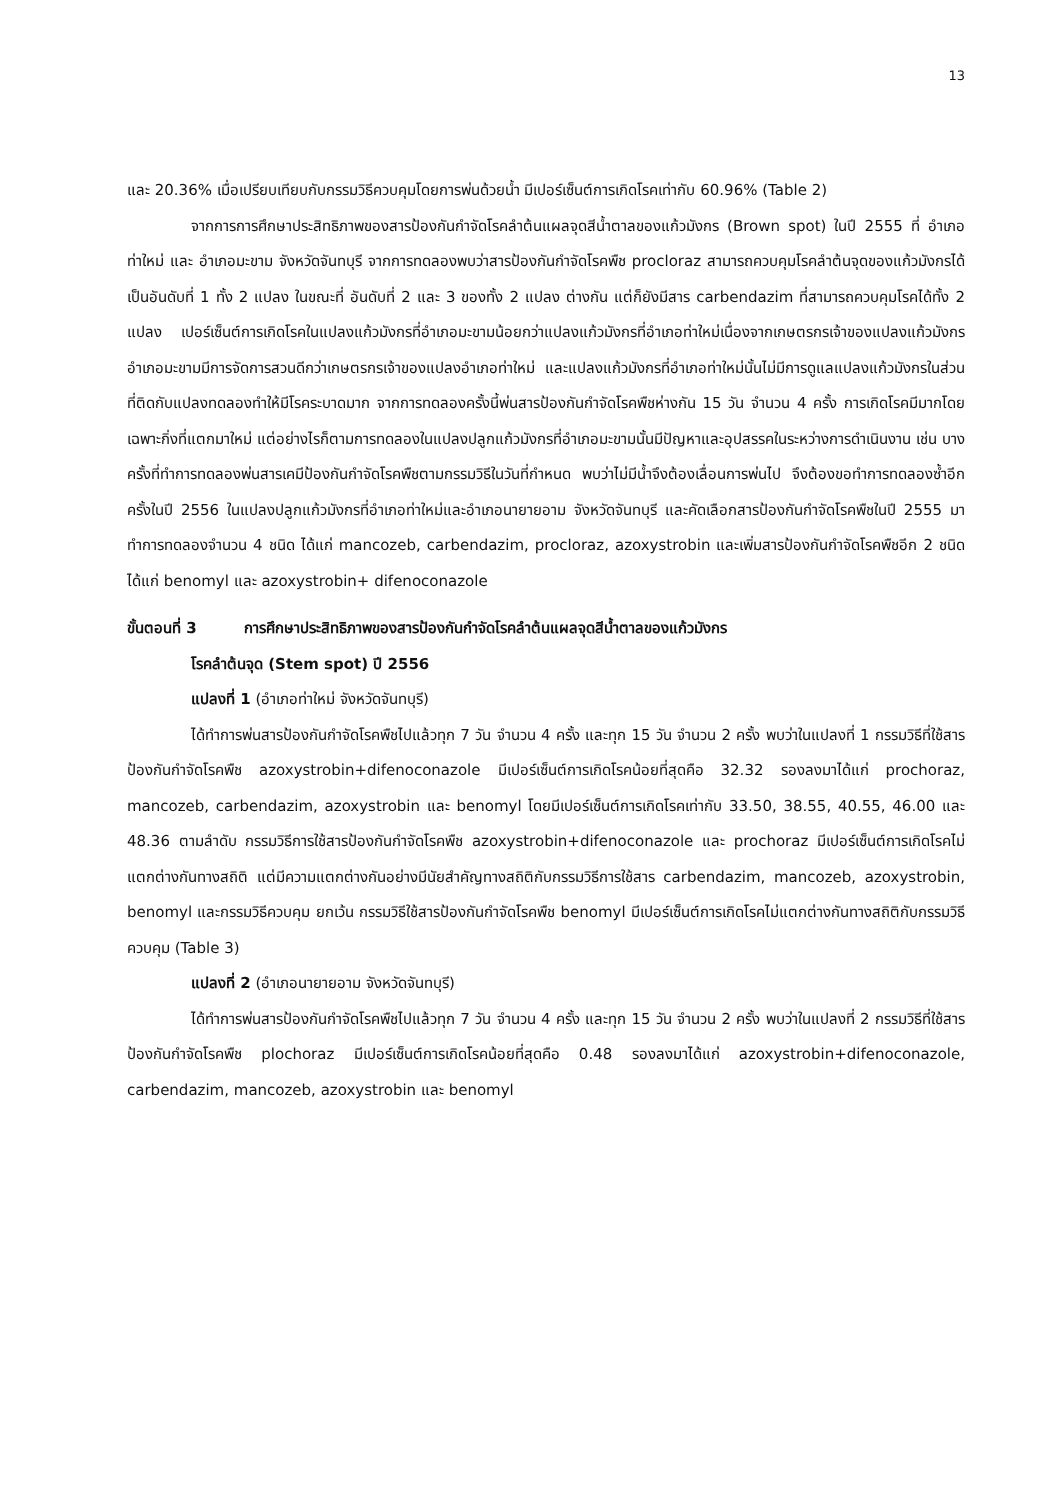13
และ 20.36% เมื่อเปรียบเทียบกับกรรมวิธีควบคุมโดยการพ่นด้วยน้ำ มีเปอร์เซ็นต์การเกิดโรคเท่ากับ 60.96% (Table 2)
จากการการศึกษาประสิทธิภาพของสารป้องกันกำจัดโรคลำต้นแผลจุดสีน้ำตาลของแก้วมังกร (Brown spot) ในปี 2555 ที่ อำเภอท่าใหม่ และ อำเภอมะขาม จังหวัดจันทบุรี จากการทดลองพบว่าสารป้องกันกำจัดโรคพืช procloraz สามารถควบคุมโรคลำต้นจุดของแก้วมังกรได้เป็นอันดับที่ 1 ทั้ง 2 แปลง ในขณะที่ อันดับที่ 2 และ 3 ของทั้ง 2 แปลง ต่างกัน แต่ก็ยังมีสาร carbendazim ที่สามารถควบคุมโรคได้ทั้ง 2 แปลง เปอร์เซ็นต์การเกิดโรคในแปลงแก้วมังกรที่อำเภอมะขามน้อยกว่าแปลงแก้วมังกรที่อำเภอท่าใหม่เนื่องจากเกษตรกรเจ้าของแปลงแก้วมังกรอำเภอมะขามมีการจัดการสวนดีกว่าเกษตรกรเจ้าของแปลงอำเภอท่าใหม่ และแปลงแก้วมังกรที่อำเภอท่าใหม่นั้นไม่มีการดูแลแปลงแก้วมังกรในส่วนที่ติดกับแปลงทดลองทำให้มีโรคระบาดมาก จากการทดลองครั้งนี้พ่นสารป้องกันกำจัดโรคพืชห่างกัน 15 วัน จำนวน 4 ครั้ง การเกิดโรคมีมากโดยเฉพาะกิ่งที่แตกมาใหม่ แต่อย่างไรก็ตามการทดลองในแปลงปลูกแก้วมังกรที่อำเภอมะขามนั้นมีปัญหาและอุปสรรคในระหว่างการดำเนินงาน เช่น บางครั้งที่ทำการทดลองพ่นสารเคมีป้องกันกำจัดโรคพืชตามกรรมวิธีในวันที่กำหนด พบว่าไม่มีน้ำจึงต้องเลื่อนการพ่นไป จึงต้องขอทำการทดลองซ้ำอีกครั้งในปี 2556 ในแปลงปลูกแก้วมังกรที่อำเภอท่าใหม่และอำเภอนายายอาม จังหวัดจันทบุรี และคัดเลือกสารป้องกันกำจัดโรคพืชในปี 2555 มาทำการทดลองจำนวน 4 ชนิด ได้แก่ mancozeb, carbendazim, procloraz, azoxystrobin และเพิ่มสารป้องกันกำจัดโรคพืชอีก 2 ชนิด ได้แก่ benomyl และ azoxystrobin+ difenoconazole
ขั้นตอนที่ 3 การศึกษาประสิทธิภาพของสารป้องกันกำจัดโรคลำต้นแผลจุดสีน้ำตาลของแก้วมังกร
โรคลำต้นจุด (Stem spot) ปี 2556
แปลงที่ 1 (อำเภอท่าใหม่ จังหวัดจันทบุรี)
ได้ทำการพ่นสารป้องกันกำจัดโรคพืชไปแล้วทุก 7 วัน จำนวน 4 ครั้ง และทุก 15 วัน จำนวน 2 ครั้ง พบว่าในแปลงที่ 1 กรรมวิธีที่ใช้สารป้องกันกำจัดโรคพืช azoxystrobin+difenoconazole มีเปอร์เซ็นต์การเกิดโรคน้อยที่สุดคือ 32.32 รองลงมาได้แก่ prochoraz, mancozeb, carbendazim, azoxystrobin และ benomyl โดยมีเปอร์เซ็นต์การเกิดโรคเท่ากับ 33.50, 38.55, 40.55, 46.00 และ 48.36 ตามลำดับ กรรมวิธีการใช้สารป้องกันกำจัดโรคพืช azoxystrobin+difenoconazole และ prochoraz มีเปอร์เซ็นต์การเกิดโรคไม่แตกต่างกันทางสถิติ แต่มีความแตกต่างกันอย่างมีนัยสำคัญทางสถิติกับกรรมวิธีการใช้สาร carbendazim, mancozeb, azoxystrobin, benomyl และกรรมวิธีควบคุม ยกเว้น กรรมวิธีใช้สารป้องกันกำจัดโรคพืช benomyl มีเปอร์เซ็นต์การเกิดโรคไม่แตกต่างกันทางสถิติกับกรรมวิธีควบคุม (Table 3)
แปลงที่ 2 (อำเภอนายายอาม จังหวัดจันทบุรี)
ได้ทำการพ่นสารป้องกันกำจัดโรคพืชไปแล้วทุก 7 วัน จำนวน 4 ครั้ง และทุก 15 วัน จำนวน 2 ครั้ง พบว่าในแปลงที่ 2 กรรมวิธีที่ใช้สารป้องกันกำจัดโรคพืช plochoraz มีเปอร์เซ็นต์การเกิดโรคน้อยที่สุดคือ 0.48 รองลงมาได้แก่ azoxystrobin+difenoconazole, carbendazim, mancozeb, azoxystrobin และ benomyl